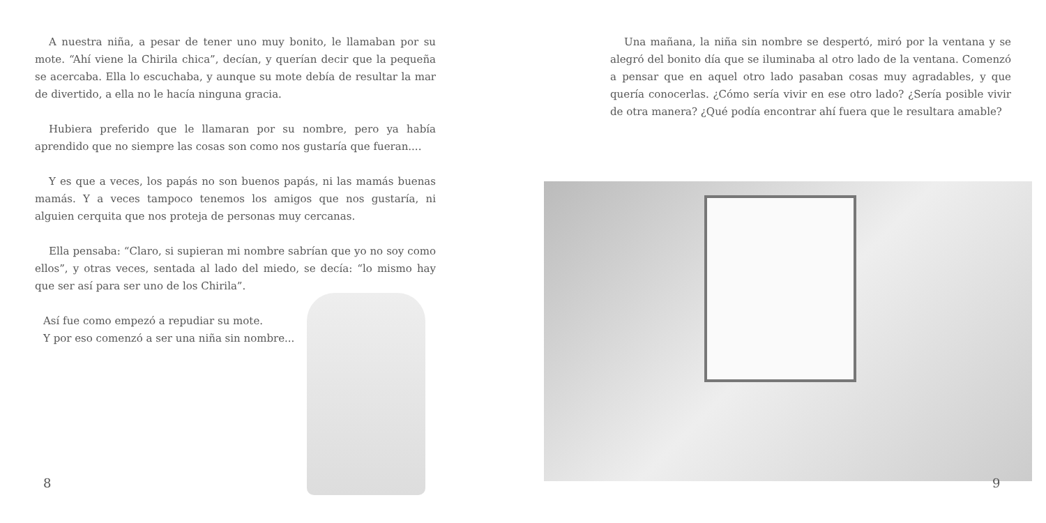A nuestra niña, a pesar de tener uno muy bonito, le llamaban por su mote. “Ahí viene la Chirila chica”, decían, y querían decir que la pequeña se acercaba. Ella lo escuchaba, y aunque su mote debía de resultar la mar de divertido, a ella no le hacía ninguna gracia.
Hubiera preferido que le llamaran por su nombre, pero ya había aprendido que no siempre las cosas son como nos gustaría que fueran....
Y es que a veces, los papás no son buenos papás, ni las mamás buenas mamás. Y a veces tampoco tenemos los amigos que nos gustaría, ni alguien cerquita que nos proteja de personas muy cercanas.
Ella pensaba: “Claro, si supieran mi nombre sabrían que yo no soy como ellos”, y otras veces, sentada al lado del miedo, se decía: “lo mismo hay que ser así para ser uno de los Chirila”.
Así fue como empezó a repudiar su mote.
Y por eso comenzó a ser una niña sin nombre...
8
Una mañana, la niña sin nombre se despertó, miró por la ventana y se alegró del bonito día que se iluminaba al otro lado de la ventana. Comenzó a pensar que en aquel otro lado pasaban cosas muy agradables, y que quería conocerlas. ¿Cómo sería vivir en ese otro lado? ¿Sería posible vivir de otra manera? ¿Qué podía encontrar ahí fuera que le resultara amable?
9